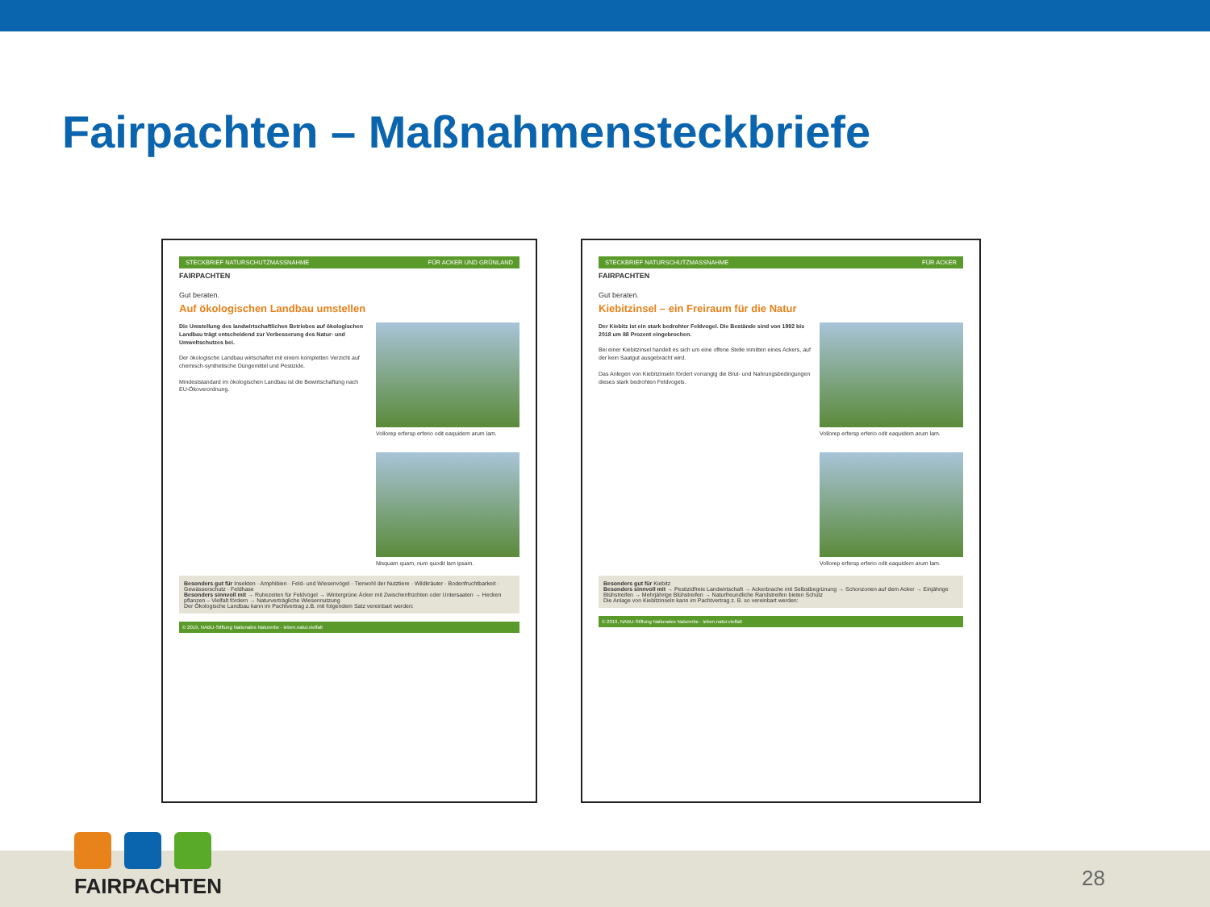Fairpachten – Maßnahmensteckbriefe
STECKBRIEF NATURSCHUTZMASSNAHME FÜR ACKER UND GRÜNLAND
FAIRPACHTEN
Gut beraten.
Auf ökologischen Landbau umstellen
Die Umstellung des landwirtschaftlichen Betriebes auf ökologischen Landbau trägt entscheidend zur Verbesserung des Natur- und Umweltschutzes bei.
Der ökologische Landbau wirtschaftet mit einem kompletten Verzicht auf chemisch-synthetische Düngemittel und Pestizide.
Mindeststandard im ökologischen Landbau ist die Bewirtschaftung nach EU-Ökoverordnung.
Vollorep erfersp erferio odit eaquidem arum lam.
Nisquam quam, num quodit lam ipsam.
Besonders gut für Insekten · Amphibien · Feld- und Wiesenvögel · Tierwohl der Nutztiere · Wildkräuter · Bodenfruchtbarkeit · Gewässerschutz · Feldhase
Besonders sinnvoll mit → Ruhezeiten für Feldvögel → Wintergrüne Äcker mit Zwischenfrüchten oder Untersaaten → Hecken pflanzen – Vielfalt fördern → Naturverträgliche Wiesennutzung
Der Ökologische Landbau kann im Pachtvertrag z.B. mit folgendem Satz vereinbart werden:
© 2019, NABU-Stiftung Nationales Naturerbe · leben.natur.vielfalt
STECKBRIEF NATURSCHUTZMASSNAHME FÜR ACKER
FAIRPACHTEN
Gut beraten.
Kiebitzinsel – ein Freiraum für die Natur
Der Kiebitz ist ein stark bedrohter Feldvogel. Die Bestände sind von 1992 bis 2018 um 88 Prozent eingebrochen.
Bei einer Kiebitzinsel handelt es sich um eine offene Stelle inmitten eines Ackers, auf der kein Saatgut ausgebracht wird.
Das Anlegen von Kiebitzinseln fördert vorrangig die Brut- und Nahrungsbedingungen dieses stark bedrohten Feldvogels.
Vollorep erfersp erferio odit eaquidem arum lam.
Vollorep erfersp erferio odit eaquidem arum lam.
Besonders gut für Kiebitz
Besonders sinnvoll mit → Pestizidfreie Landwirtschaft → Ackerbrache mit Selbstbegrünung → Schonzonen auf dem Acker → Einjährige Blühstreifen → Mehrjährige Blühstreifen → Naturfreundliche Randstreifen bieten Schutz
Die Anlage von Kiebitzinseln kann im Pachtvertrag z. B. so vereinbart werden:
© 2019, NABU-Stiftung Nationales Naturerbe · leben.natur.vielfalt
FAIRPACHTEN
28